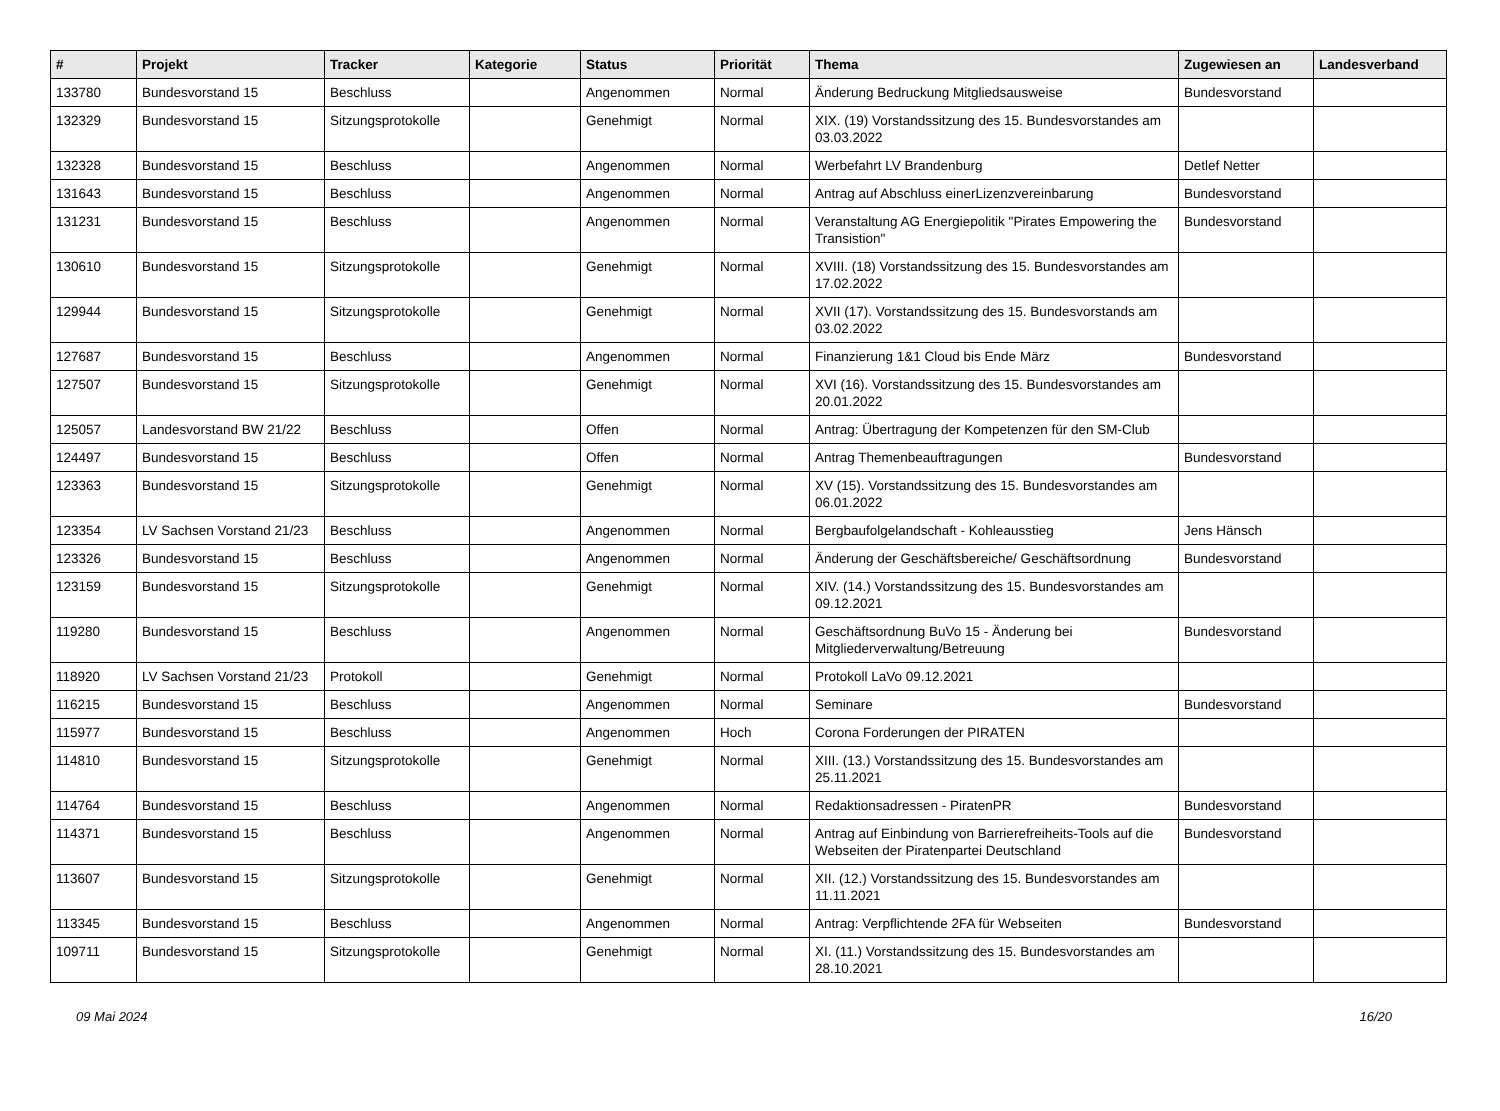| # | Projekt | Tracker | Kategorie | Status | Priorität | Thema | Zugewiesen an | Landesverband |
| --- | --- | --- | --- | --- | --- | --- | --- | --- |
| 133780 | Bundesvorstand 15 | Beschluss | | Angenommen | Normal | Änderung Bedruckung Mitgliedsausweise | Bundesvorstand | |
| 132329 | Bundesvorstand 15 | Sitzungsprotokolle | | Genehmigt | Normal | XIX. (19) Vorstandssitzung des 15. Bundesvorstandes am 03.03.2022 | | |
| 132328 | Bundesvorstand 15 | Beschluss | | Angenommen | Normal | Werbefahrt LV Brandenburg | Detlef Netter | |
| 131643 | Bundesvorstand 15 | Beschluss | | Angenommen | Normal | Antrag auf Abschluss einerLizenzvereinbarung | Bundesvorstand | |
| 131231 | Bundesvorstand 15 | Beschluss | | Angenommen | Normal | Veranstaltung AG Energiepolitik "Pirates Empowering the Transistion" | Bundesvorstand | |
| 130610 | Bundesvorstand 15 | Sitzungsprotokolle | | Genehmigt | Normal | XVIII. (18) Vorstandssitzung des 15. Bundesvorstandes am 17.02.2022 | | |
| 129944 | Bundesvorstand 15 | Sitzungsprotokolle | | Genehmigt | Normal | XVII (17). Vorstandssitzung des 15. Bundesvorstands am 03.02.2022 | | |
| 127687 | Bundesvorstand 15 | Beschluss | | Angenommen | Normal | Finanzierung 1&1 Cloud bis Ende März | Bundesvorstand | |
| 127507 | Bundesvorstand 15 | Sitzungsprotokolle | | Genehmigt | Normal | XVI (16). Vorstandssitzung des 15. Bundesvorstandes am 20.01.2022 | | |
| 125057 | Landesvorstand BW 21/22 | Beschluss | | Offen | Normal | Antrag: Übertragung der Kompetenzen für den SM-Club | | |
| 124497 | Bundesvorstand 15 | Beschluss | | Offen | Normal | Antrag Themenbeauftragungen | Bundesvorstand | |
| 123363 | Bundesvorstand 15 | Sitzungsprotokolle | | Genehmigt | Normal | XV (15). Vorstandssitzung des 15. Bundesvorstandes am 06.01.2022 | | |
| 123354 | LV Sachsen Vorstand 21/23 | Beschluss | | Angenommen | Normal | Bergbaufolgelandschaft - Kohleausstieg | Jens Hänsch | |
| 123326 | Bundesvorstand 15 | Beschluss | | Angenommen | Normal | Änderung der Geschäftsbereiche/ Geschäftsordnung | Bundesvorstand | |
| 123159 | Bundesvorstand 15 | Sitzungsprotokolle | | Genehmigt | Normal | XIV. (14.) Vorstandssitzung des 15. Bundesvorstandes am 09.12.2021 | | |
| 119280 | Bundesvorstand 15 | Beschluss | | Angenommen | Normal | Geschäftsordnung BuVo 15 - Änderung bei Mitgliederverwaltung/Betreuung | Bundesvorstand | |
| 118920 | LV Sachsen Vorstand 21/23 | Protokoll | | Genehmigt | Normal | Protokoll LaVo 09.12.2021 | | |
| 116215 | Bundesvorstand 15 | Beschluss | | Angenommen | Normal | Seminare | Bundesvorstand | |
| 115977 | Bundesvorstand 15 | Beschluss | | Angenommen | Hoch | Corona Forderungen der PIRATEN | | |
| 114810 | Bundesvorstand 15 | Sitzungsprotokolle | | Genehmigt | Normal | XIII. (13.) Vorstandssitzung des 15. Bundesvorstandes am 25.11.2021 | | |
| 114764 | Bundesvorstand 15 | Beschluss | | Angenommen | Normal | Redaktionsadressen - PiratenPR | Bundesvorstand | |
| 114371 | Bundesvorstand 15 | Beschluss | | Angenommen | Normal | Antrag auf Einbindung von Barrierefreiheits-Tools auf die Webseiten der Piratenpartei Deutschland | Bundesvorstand | |
| 113607 | Bundesvorstand 15 | Sitzungsprotokolle | | Genehmigt | Normal | XII. (12.) Vorstandssitzung des 15. Bundesvorstandes am 11.11.2021 | | |
| 113345 | Bundesvorstand 15 | Beschluss | | Angenommen | Normal | Antrag: Verpflichtende 2FA für Webseiten | Bundesvorstand | |
| 109711 | Bundesvorstand 15 | Sitzungsprotokolle | | Genehmigt | Normal | XI. (11.) Vorstandssitzung des 15. Bundesvorstandes am 28.10.2021 | | |
09 Mai 2024 16/20